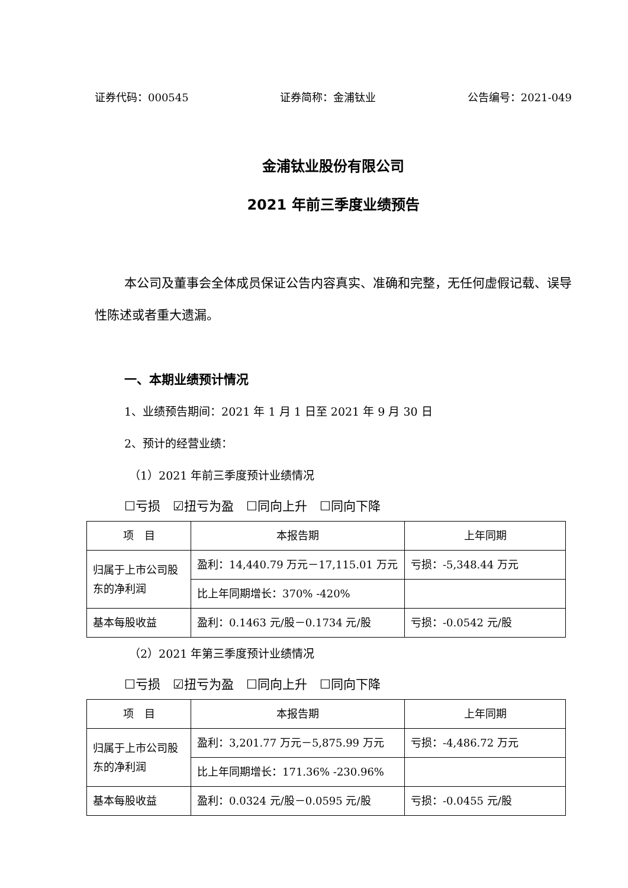证券代码：000545 证券简称：金浦钛业 公告编号：2021-049
金浦钛业股份有限公司
2021 年前三季度业绩预告
本公司及董事会全体成员保证公告内容真实、准确和完整，无任何虚假记载、误导性陈述或者重大遗漏。
一、本期业绩预计情况
1、业绩预告期间：2021 年 1 月 1 日至 2021 年 9 月 30 日
2、预计的经营业绩：
（1）2021 年前三季度预计业绩情况
☐亏损　☑扭亏为盈　☐同向上升　☐同向下降
| 项 目 | 本报告期 | 上年同期 |
| --- | --- | --- |
| 归属于上市公司股东的净利润 | 盈利：14,440.79 万元－17,115.01 万元 | 亏损：-5,348.44 万元 |
| | 比上年同期增长：370% -420% | |
| 基本每股收益 | 盈利：0.1463 元/股－0.1734 元/股 | 亏损：-0.0542 元/股 |
（2）2021 年第三季度预计业绩情况
☐亏损　☑扭亏为盈　☐同向上升　☐同向下降
| 项 目 | 本报告期 | 上年同期 |
| --- | --- | --- |
| 归属于上市公司股东的净利润 | 盈利：3,201.77 万元－5,875.99 万元 | 亏损：-4,486.72 万元 |
| | 比上年同期增长：171.36% -230.96% | |
| 基本每股收益 | 盈利：0.0324 元/股－0.0595 元/股 | 亏损：-0.0455 元/股 |